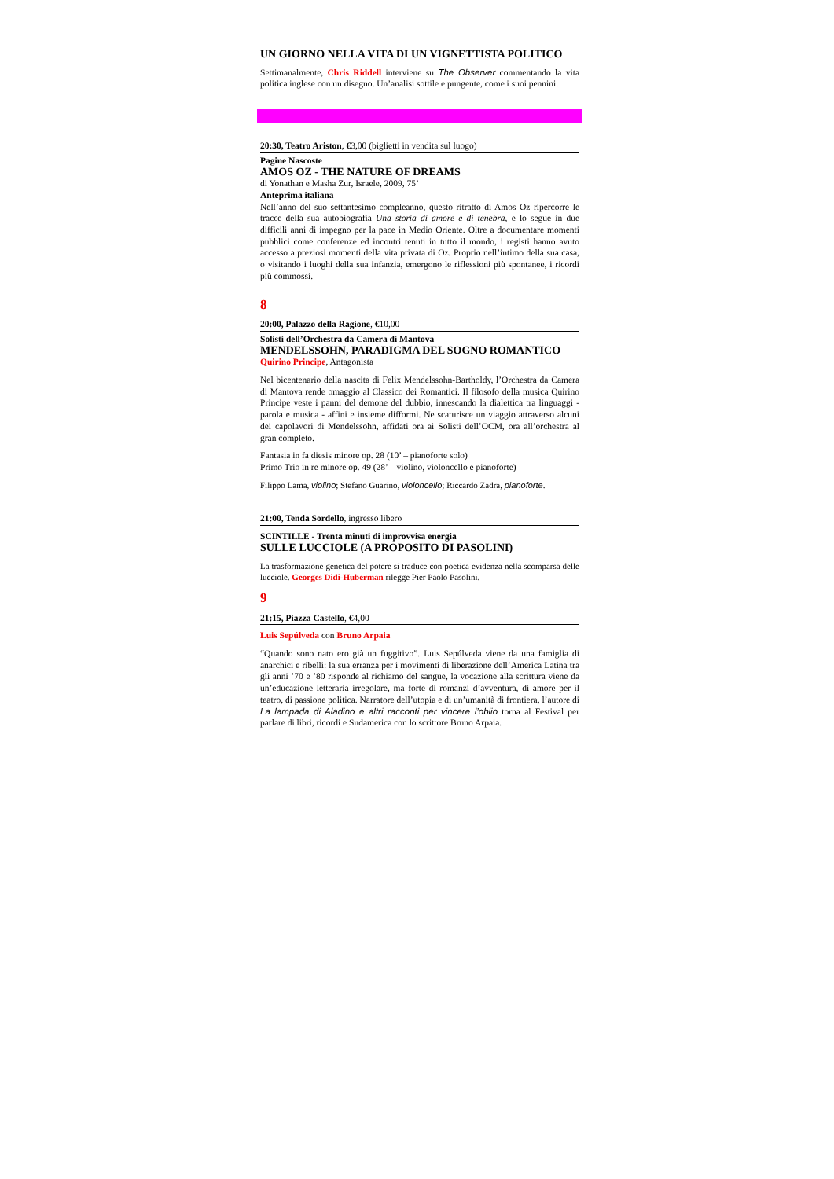UN GIORNO NELLA VITA DI UN VIGNETTISTA POLITICO
Settimanalmente, Chris Riddell interviene su The Observer commentando la vita politica inglese con un disegno. Un’analisi sottile e pungente, come i suoi pennini.
20:30, Teatro Ariston, €3,00 (biglietti in vendita sul luogo)
Pagine Nascoste
AMOS OZ - THE NATURE OF DREAMS
di Yonathan e Masha Zur, Israele, 2009, 75’
Anteprima italiana
Nell’anno del suo settantesimo compleanno, questo ritratto di Amos Oz ripercorre le tracce della sua autobiografia Una storia di amore e di tenebra, e lo segue in due difficili anni di impegno per la pace in Medio Oriente. Oltre a documentare momenti pubblici come conferenze ed incontri tenuti in tutto il mondo, i registi hanno avuto accesso a preziosi momenti della vita privata di Oz. Proprio nell’intimo della sua casa, o visitando i luoghi della sua infanzia, emergono le riflessioni più spontanee, i ricordi più commossi.
8
20:00, Palazzo della Ragione, €10,00
Solisti dell’Orchestra da Camera di Mantova
MENDELSSOHN, PARADIGMA DEL SOGNO ROMANTICO
Quirino Principe, Antagonista
Nel bicentenario della nascita di Felix Mendelssohn-Bartholdy, l’Orchestra da Camera di Mantova rende omaggio al Classico dei Romantici. Il filosofo della musica Quirino Principe veste i panni del demone del dubbio, innescando la dialettica tra linguaggi - parola e musica - affini e insieme difformi. Ne scaturisce un viaggio attraverso alcuni dei capolavori di Mendelssohn, affidati ora ai Solisti dell’OCM, ora all’orchestra al gran completo.
Fantasia in fa diesis minore op. 28 (10’ – pianoforte solo)
Primo Trio in re minore op. 49 (28’ – violino, violoncello e pianoforte)
Filippo Lama, violino; Stefano Guarino, violoncello; Riccardo Zadra, pianoforte.
21:00, Tenda Sordello, ingresso libero
SCINTILLE - Trenta minuti di improvvisa energia
SULLE LUCCIOLE (A PROPOSITO DI PASOLINI)
La trasformazione genetica del potere si traduce con poetica evidenza nella scomparsa delle lucciole. Georges Didi-Huberman rilegge Pier Paolo Pasolini.
9
21:15, Piazza Castello, €4,00
Luis Sepúlveda con Bruno Arpaia
“Quando sono nato ero già un fuggitivo”. Luis Sepúlveda viene da una famiglia di anarchici e ribelli: la sua erranza per i movimenti di liberazione dell’America Latina tra gli anni ’70 e ’80 risponde al richiamo del sangue, la vocazione alla scrittura viene da un’educazione letteraria irregolare, ma forte di romanzi d’avventura, di amore per il teatro, di passione politica. Narratore dell’utopia e di un’umanità di frontiera, l’autore di La lampada di Aladino e altri racconti per vincere l’oblio torna al Festival per parlare di libri, ricordi e Sudamerica con lo scrittore Bruno Arpaia.